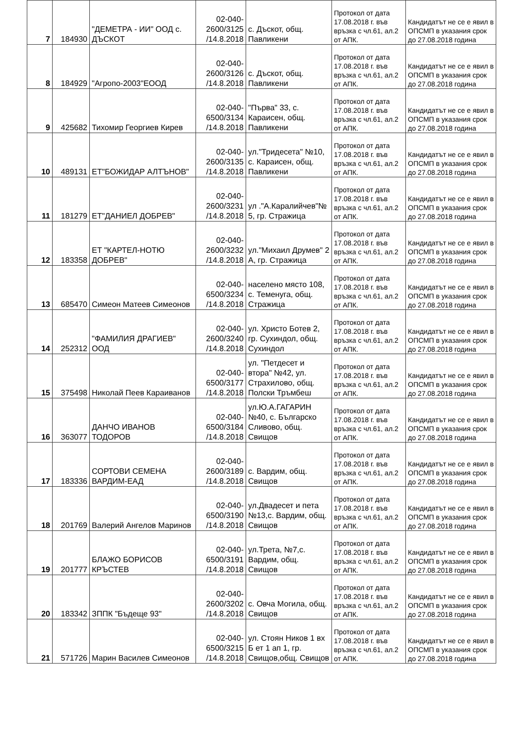| 7 | 184930 | "ДЕМЕТРА - ИИ" ООД с. ДЪСКОТ | 02-040-2600/3125 /14.8.2018 | с. Дъскот, общ. Павликени | Протокол от дата 17.08.2018 г. във връзка с чл.61, ал.2 от АПК. | Кандидатът не се е явил в ОПСМП в указания срок до 27.08.2018 година |
| 8 | 184929 | "Агропо-2003"ЕООД | 02-040-2600/3126 /14.8.2018 | с. Дъскот, общ. Павликени | Протокол от дата 17.08.2018 г. във връзка с чл.61, ал.2 от АПК. | Кандидатът не се е явил в ОПСМП в указания срок до 27.08.2018 година |
| 9 | 425682 | Тихомир Георгиев Кирев | 02-040-6500/3134 /14.8.2018 | "Първа" 33, с. Караисен, общ. Павликени | Протокол от дата 17.08.2018 г. във връзка с чл.61, ал.2 от АПК. | Кандидатът не се е явил в ОПСМП в указания срок до 27.08.2018 година |
| 10 | 489131 | ЕТ"БОЖИДАР АЛТЪНОВ" | 02-040-2600/3135 /14.8.2018 | ул."Тридесета" №10, с. Караисен, общ. Павликени | Протокол от дата 17.08.2018 г. във връзка с чл.61, ал.2 от АПК. | Кандидатът не се е явил в ОПСМП в указания срок до 27.08.2018 година |
| 11 | 181279 | ЕТ"ДАНИЕЛ ДОБРЕВ" | 02-040-2600/3231 /14.8.2018 | ул ."А.Каралийчев"№ 5, гр. Стражица | Протокол от дата 17.08.2018 г. във връзка с чл.61, ал.2 от АПК. | Кандидатът не се е явил в ОПСМП в указания срок до 27.08.2018 година |
| 12 | 183358 | ЕТ "КАРТЕЛ-НОТЮ ДОБРЕВ" | 02-040-2600/3232 /14.8.2018 | ул."Михаил Друмев" 2 А, гр. Стражица | Протокол от дата 17.08.2018 г. във връзка с чл.61, ал.2 от АПК. | Кандидатът не се е явил в ОПСМП в указания срок до 27.08.2018 година |
| 13 | 685470 | Симеон Матеев Симеонов | 02-040-6500/3234 /14.8.2018 | населено място 108, с. Теменуга, общ. Стражица | Протокол от дата 17.08.2018 г. във връзка с чл.61, ал.2 от АПК. | Кандидатът не се е явил в ОПСМП в указания срок до 27.08.2018 година |
| 14 | 252312 | "ФАМИЛИЯ ДРАГИЕВ" ООД | 02-040-2600/3240 /14.8.2018 | ул. Христо Ботев 2, гр. Сухиндол, общ. Сухиндол | Протокол от дата 17.08.2018 г. във връзка с чл.61, ал.2 от АПК. | Кандидатът не се е явил в ОПСМП в указания срок до 27.08.2018 година |
| 15 | 375498 | Николай Пеев Караиванов | 02-040-6500/3177 /14.8.2018 | ул. "Петдесет и втора" №42, ул. Страхилово, общ. Полски Тръмбеш | Протокол от дата 17.08.2018 г. във връзка с чл.61, ал.2 от АПК. | Кандидатът не се е явил в ОПСМП в указания срок до 27.08.2018 година |
| 16 | 363077 | ДАНЧО ИВАНОВ ТОДОРОВ | 02-040-6500/3184 /14.8.2018 | ул.Ю.А.ГАГАРИН №40, с. Българско Сливово, общ. Свищов | Протокол от дата 17.08.2018 г. във връзка с чл.61, ал.2 от АПК. | Кандидатът не се е явил в ОПСМП в указания срок до 27.08.2018 година |
| 17 | 183336 | СОРТОВИ СЕМЕНА ВАРДИМ-ЕАД | 02-040-2600/3189 /14.8.2018 | с. Вардим, общ. Свищов | Протокол от дата 17.08.2018 г. във връзка с чл.61, ал.2 от АПК. | Кандидатът не се е явил в ОПСМП в указания срок до 27.08.2018 година |
| 18 | 201769 | Валерий Ангелов Маринов | 02-040-6500/3190 /14.8.2018 | ул.Двадесет и пета №13,с. Вардим, общ. Свищов | Протокол от дата 17.08.2018 г. във връзка с чл.61, ал.2 от АПК. | Кандидатът не се е явил в ОПСМП в указания срок до 27.08.2018 година |
| 19 | 201777 | БЛАЖО БОРИСОВ КРЪСТЕВ | 02-040-6500/3191 /14.8.2018 | ул.Трета, №7,с. Вардим, общ. Свищов | Протокол от дата 17.08.2018 г. във връзка с чл.61, ал.2 от АПК. | Кандидатът не се е явил в ОПСМП в указания срок до 27.08.2018 година |
| 20 | 183342 | ЗППК "Бъдеще 93" | 02-040-2600/3202 /14.8.2018 | с. Овча Могила, общ. Свищов | Протокол от дата 17.08.2018 г. във връзка с чл.61, ал.2 от АПК. | Кандидатът не се е явил в ОПСМП в указания срок до 27.08.2018 година |
| 21 | 571726 | Марин Василев Симеонов | 02-040-6500/3215 /14.8.2018 | ул. Стоян Ников 1 вх Б ет 1 ап 1, гр. Свищов,общ. Свищов | Протокол от дата 17.08.2018 г. във връзка с чл.61, ал.2 от АПК. | Кандидатът не се е явил в ОПСМП в указания срок до 27.08.2018 година |